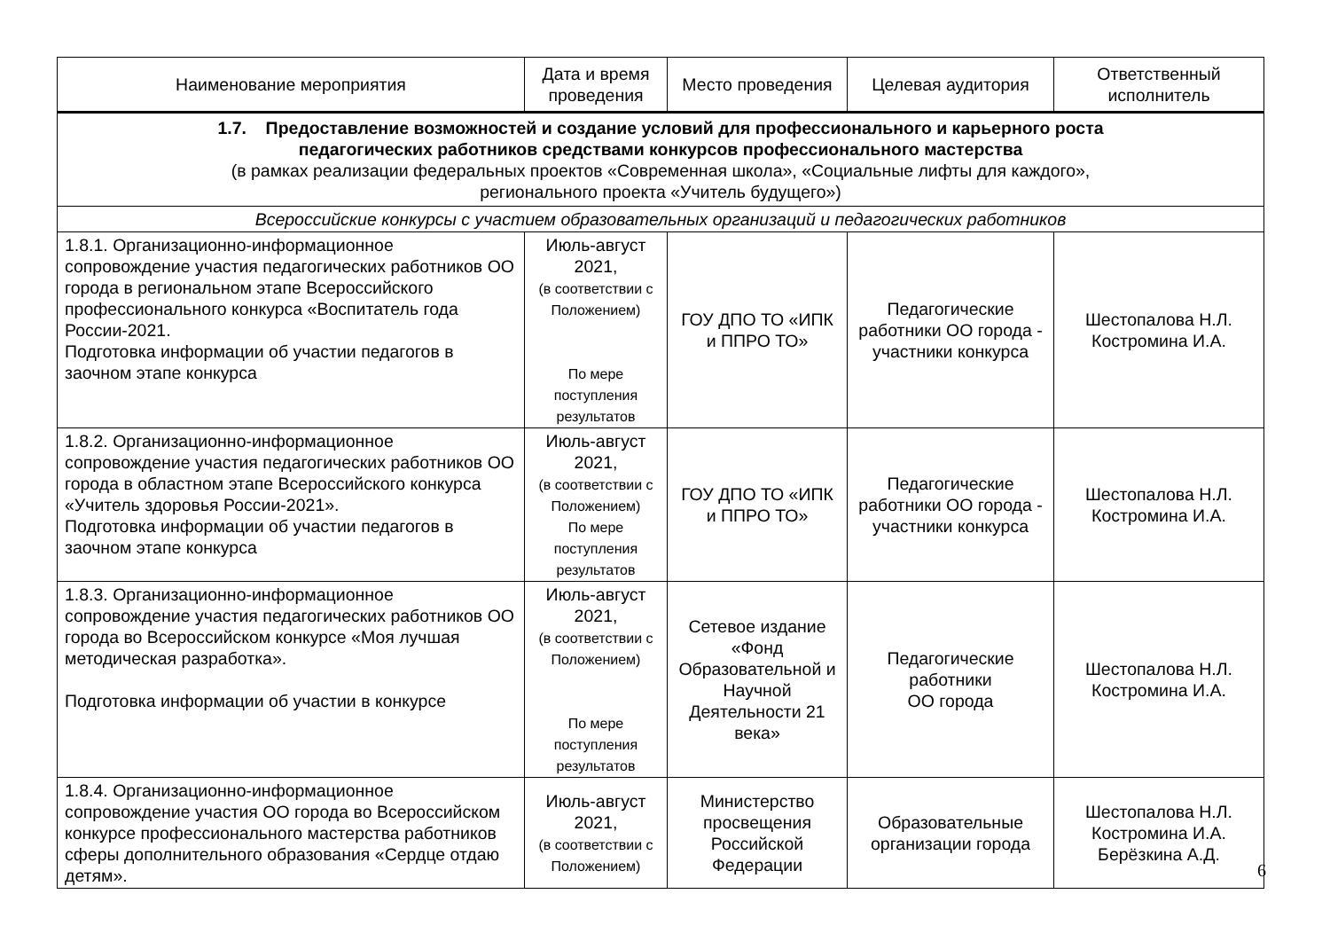| Наименование мероприятия | Дата и время проведения | Место проведения | Целевая аудитория | Ответственный исполнитель |
| --- | --- | --- | --- | --- |
| 1.7. Предоставление возможностей и создание условий для профессионального и карьерного роста педагогических работников средствами конкурсов профессионального мастерства (в рамках реализации федеральных проектов «Современная школа», «Социальные лифты для каждого», регионального проекта «Учитель будущего») | | | | |
| Всероссийские конкурсы с участием образовательных организаций и педагогических работников | | | | |
| 1.8.1. Организационно-информационное сопровождение участия педагогических работников ОО города в региональном этапе Всероссийского профессионального конкурса «Воспитатель года России-2021. Подготовка информации об участии педагогов в заочном этапе конкурса | Июль-август 2021, (в соответствии с Положением) По мере поступления результатов | ГОУ ДПО ТО «ИПК и ППРО ТО» | Педагогические работники ОО города - участники конкурса | Шестопалова Н.Л. Костромина И.А. |
| 1.8.2. Организационно-информационное сопровождение участия педагогических работников ОО города в областном этапе Всероссийского конкурса «Учитель здоровья России-2021». Подготовка информации об участии педагогов в заочном этапе конкурса | Июль-август 2021, (в соответствии с Положением) По мере поступления результатов | ГОУ ДПО ТО «ИПК и ППРО ТО» | Педагогические работники ОО города - участники конкурса | Шестопалова Н.Л. Костромина И.А. |
| 1.8.3. Организационно-информационное сопровождение участия педагогических работников ОО города во Всероссийском конкурсе «Моя лучшая методическая разработка». Подготовка информации об участии в конкурсе | Июль-август 2021, (в соответствии с Положением) По мере поступления результатов | Сетевое издание «Фонд Образовательной и Научной Деятельности 21 века» | Педагогические работники ОО города | Шестопалова Н.Л. Костромина И.А. |
| 1.8.4. Организационно-информационное сопровождение участия ОО города во Всероссийском конкурсе профессионального мастерства работников сферы дополнительного образования «Сердце отдаю детям». | Июль-август 2021, (в соответствии с Положением) | Министерство просвещения Российской Федерации | Образовательные организации города | Шестопалова Н.Л. Костромина И.А. Берёзкина А.Д. |
6